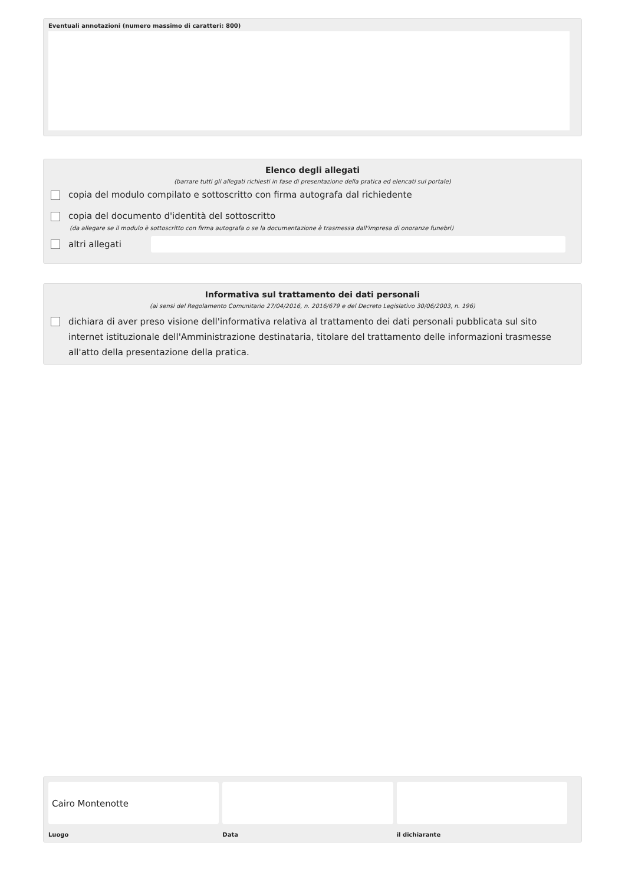Eventuali annotazioni (numero massimo di caratteri: 800)
Elenco degli allegati
(barrare tutti gli allegati richiesti in fase di presentazione della pratica ed elencati sul portale)
copia del modulo compilato e sottoscritto con firma autografa dal richiedente
copia del documento d'identità del sottoscritto
(da allegare se il modulo è sottoscritto con firma autografa o se la documentazione è trasmessa dall'impresa di onoranze funebri)
altri allegati
Informativa sul trattamento dei dati personali
(ai sensi del Regolamento Comunitario 27/04/2016, n. 2016/679 e del Decreto Legislativo 30/06/2003, n. 196)
dichiara di aver preso visione dell'informativa relativa al trattamento dei dati personali pubblicata sul sito internet istituzionale dell'Amministrazione destinataria, titolare del trattamento delle informazioni trasmesse all'atto della presentazione della pratica.
Cairo Montenotte
Luogo
Data il dichiarante